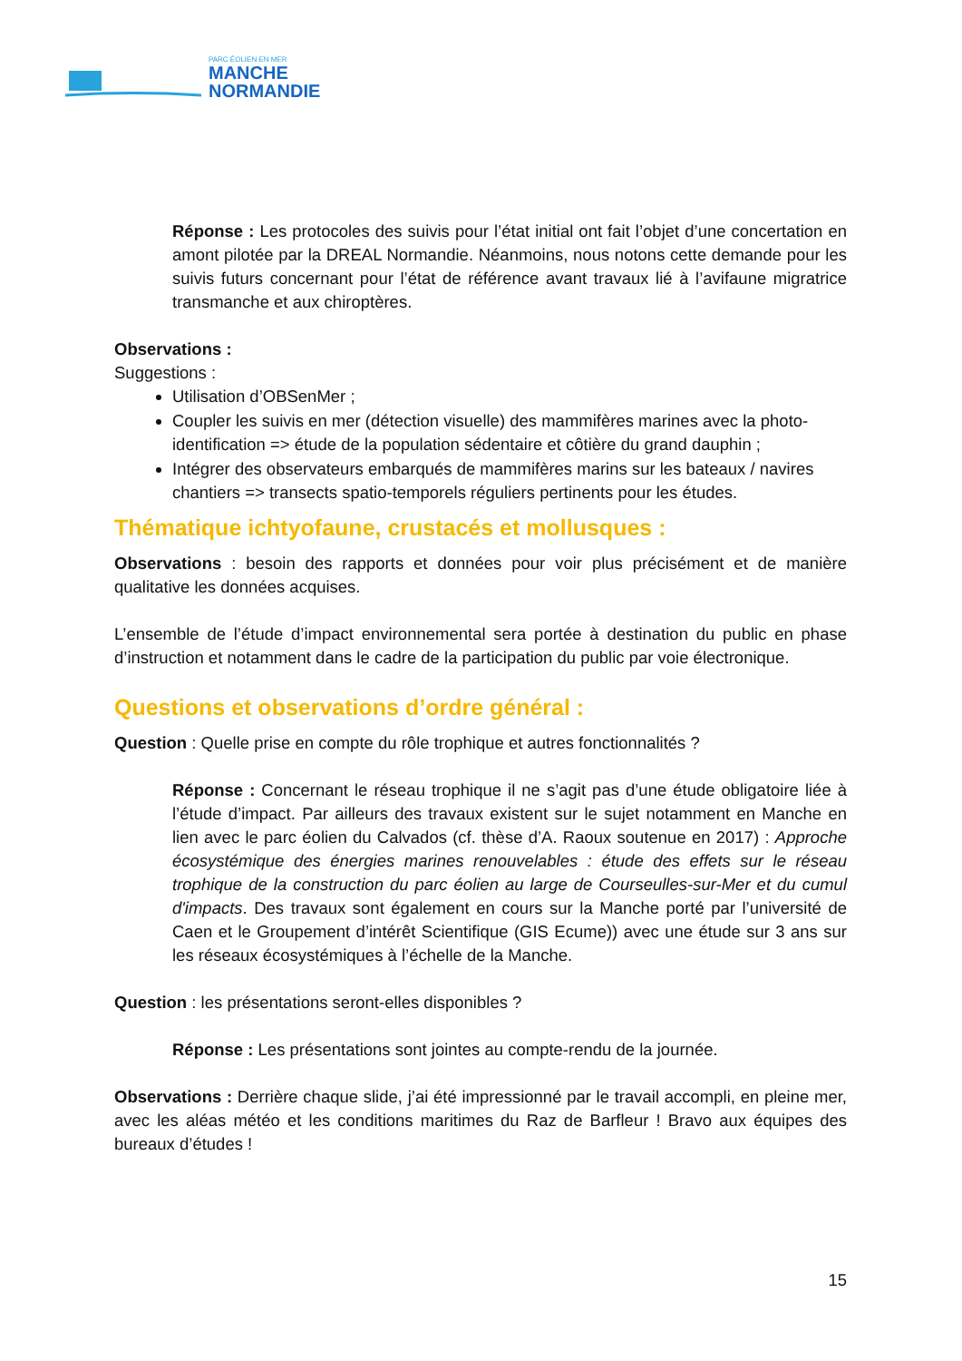PARC ÉOLIEN EN MER
MANCHE
NORMANDIE
Réponse : Les protocoles des suivis pour l’état initial ont fait l’objet d’une concertation en amont pilotée par la DREAL Normandie. Néanmoins, nous notons cette demande pour les suivis futurs concernant pour l’état de référence avant travaux lié à l’avifaune migratrice transmanche et aux chiroptères.
Observations :
Suggestions :
Utilisation d’OBSenMer ;
Coupler les suivis en mer (détection visuelle) des mammifères marines avec la photo-identification => étude de la population sédentaire et côtière du grand dauphin ;
Intégrer des observateurs embarqués de mammifères marins sur les bateaux / navires chantiers => transects spatio-temporels réguliers pertinents pour les études.
Thématique ichtyofaune, crustacés et mollusques :
Observations : besoin des rapports et données pour voir plus précisément et de manière qualitative les données acquises.
L’ensemble de l’étude d’impact environnemental sera portée à destination du public en phase d’instruction et notamment dans le cadre de la participation du public par voie électronique.
Questions et observations d’ordre général :
Question : Quelle prise en compte du rôle trophique et autres fonctionnalités ?
Réponse : Concernant le réseau trophique il ne s’agit pas d’une étude obligatoire liée à l’étude d’impact. Par ailleurs des travaux existent sur le sujet notamment en Manche en lien avec le parc éolien du Calvados (cf. thèse d’A. Raoux soutenue en 2017) : Approche écosystémique des énergies marines renouvelables : étude des effets sur le réseau trophique de la construction du parc éolien au large de Courseulles-sur-Mer et du cumul d'impacts. Des travaux sont également en cours sur la Manche porté par l’université de Caen et le Groupement d’intérêt Scientifique (GIS Ecume)) avec une étude sur 3 ans sur les réseaux écosystémiques à l’échelle de la Manche.
Question : les présentations seront-elles disponibles ?
Réponse : Les présentations sont jointes au compte-rendu de la journée.
Observations : Derrière chaque slide, j’ai été impressionné par le travail accompli, en pleine mer, avec les aléas météo et les conditions maritimes du Raz de Barfleur ! Bravo aux équipes des bureaux d’études !
15